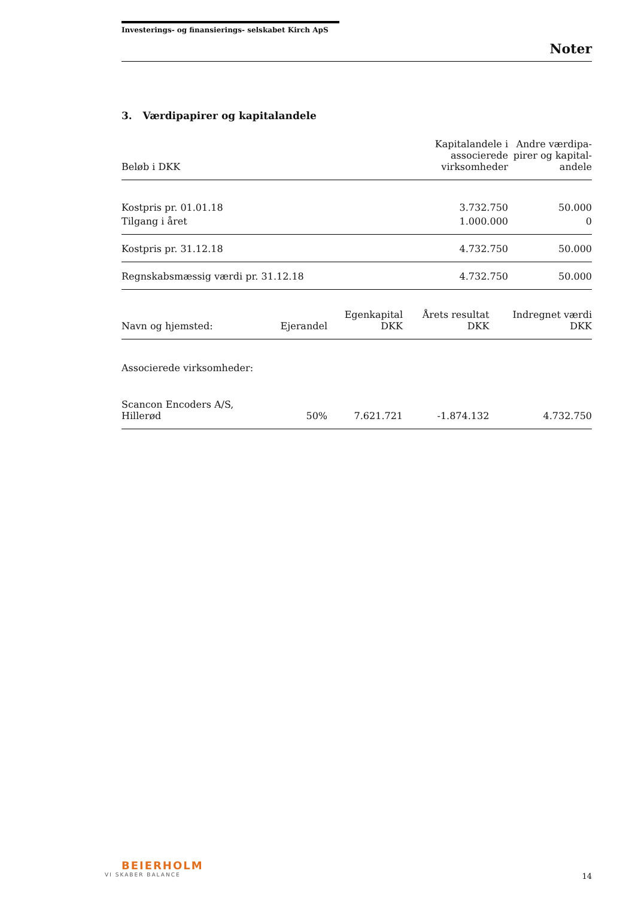Investerings- og finansierings- selskabet Kirch ApS
Noter
3. Værdipapirer og kapitalandele
| Beløb i DKK | Kapitalandele i associerede virksomheder | Andre værdipa-pirer og kapital-andele |
| --- | --- | --- |
| Kostpris pr. 01.01.18 | 3.732.750 | 50.000 |
| Tilgang i året | 1.000.000 | 0 |
| Kostpris pr. 31.12.18 | 4.732.750 | 50.000 |
| Regnskabsmæssig værdi pr. 31.12.18 | 4.732.750 | 50.000 |
| Navn og hjemsted: | Ejerandel | Egenkapital DKK | Årets resultat DKK | Indregnet værdi DKK |
| --- | --- | --- | --- | --- |
| Associerede virksomheder: | | | | |
| Scancon Encoders A/S, Hillerød | 50% | 7.621.721 | -1.874.132 | 4.732.750 |
BEIERHOLM
VI SKABER BALANCE 14